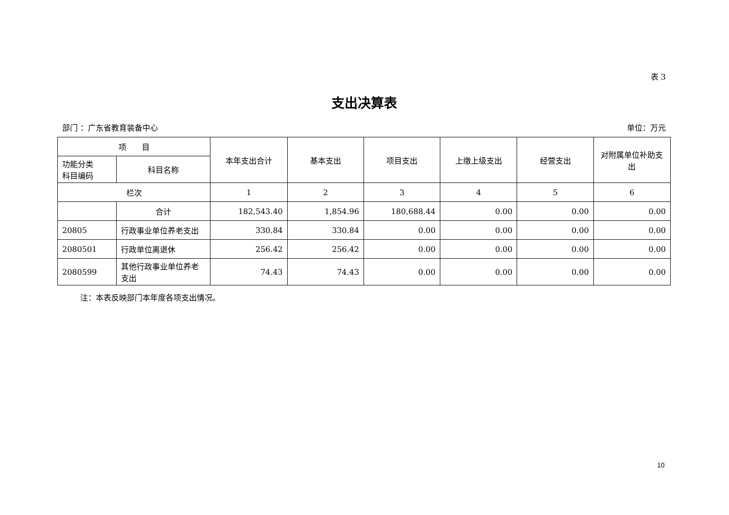表 3
支出决算表
部门 ：广东省教育装备中心 单位：万元
| 项 目 | | 本年支出合计 | 基本支出 | 项目支出 | 上缴上级支出 | 经营支出 | 对附属单位补助支出 |
| --- | --- | --- | --- | --- | --- | --- | --- |
| 功能分类 科目编码 | 科目名称 | | | | | | |
| 栏次 | | 1 | 2 | 3 | 4 | 5 | 6 |
| | 合计 | 182,543.40 | 1,854.96 | 180,688.44 | 0.00 | 0.00 | 0.00 |
| 20805 | 行政事业单位养老支出 | 330.84 | 330.84 | 0.00 | 0.00 | 0.00 | 0.00 |
| 2080501 | 行政单位离退休 | 256.42 | 256.42 | 0.00 | 0.00 | 0.00 | 0.00 |
| 2080599 | 其他行政事业单位养老支出 | 74.43 | 74.43 | 0.00 | 0.00 | 0.00 | 0.00 |
注：本表反映部门本年度各项支出情况。
10